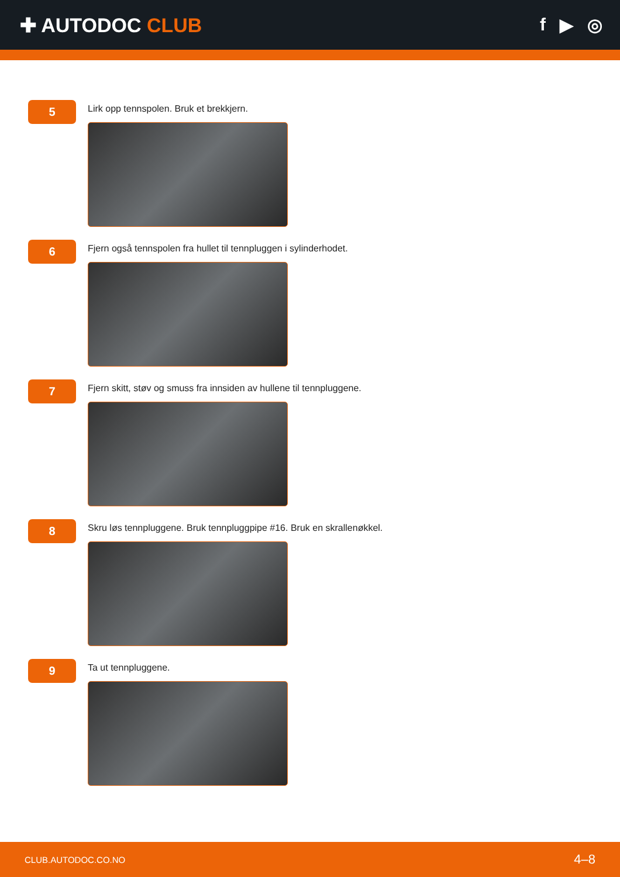✚ AUTODOC CLUB f ▶ ◎
5
Lirk opp tennspolen. Bruk et brekkjern.
6
Fjern også tennspolen fra hullet til tennpluggen i sylinderhodet.
7
Fjern skitt, støv og smuss fra innsiden av hullene til tennpluggene.
8
Skru løs tennpluggene. Bruk tennpluggpipe #16. Bruk en skrallenøkkel.
9
Ta ut tennpluggene.
CLUB.AUTODOC.CO.NO 4–8